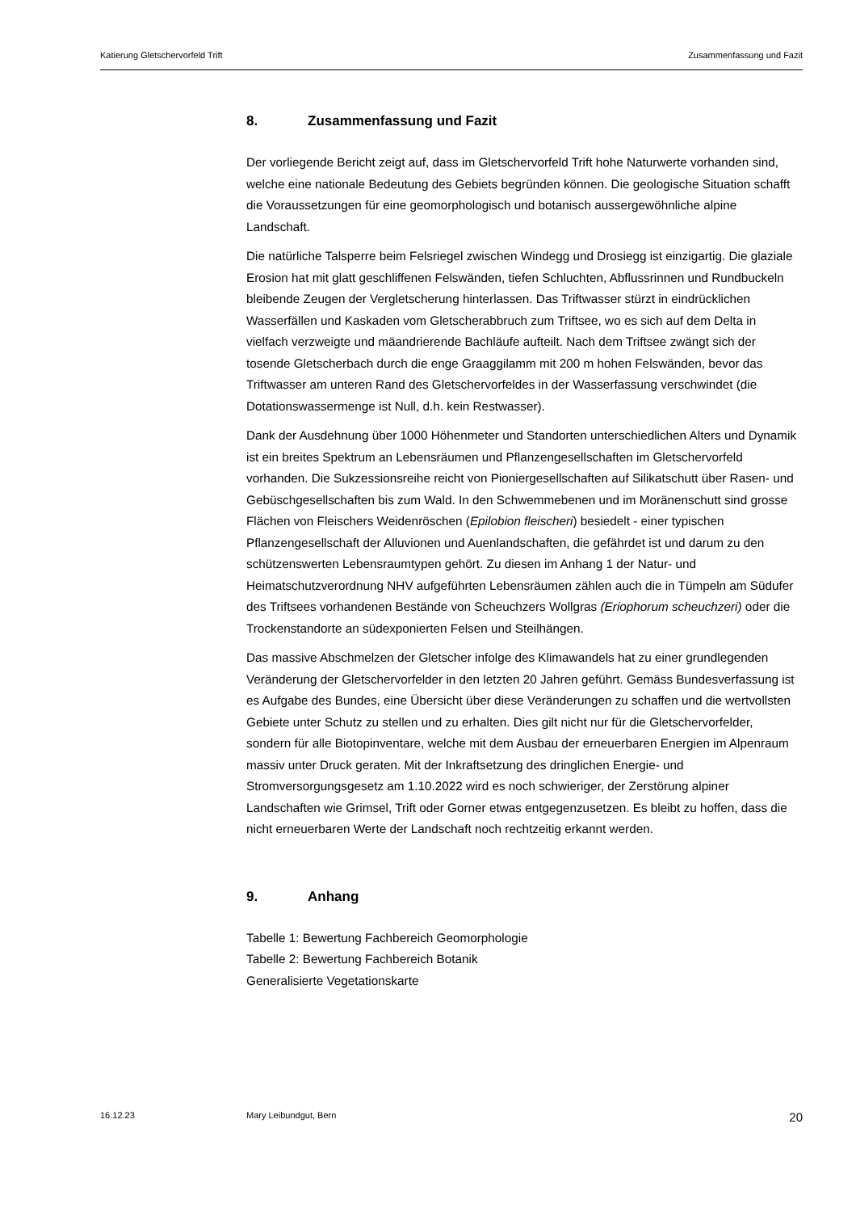Katierung Gletschervorfeld Trift Zusammenfassung und Fazit
8. Zusammenfassung und Fazit
Der vorliegende Bericht zeigt auf, dass im Gletschervorfeld Trift hohe Naturwerte vorhanden sind, welche eine nationale Bedeutung des Gebiets begründen können. Die geologische Situation schafft die Voraussetzungen für eine geomorphologisch und botanisch aussergewöhnliche alpine Landschaft.
Die natürliche Talsperre beim Felsriegel zwischen Windegg und Drosiegg ist einzigartig. Die glaziale Erosion hat mit glatt geschliffenen Felswänden, tiefen Schluchten, Abflussrinnen und Rundbuckeln bleibende Zeugen der Vergletscherung hinterlassen. Das Triftwasser stürzt in eindrücklichen Wasserfällen und Kaskaden vom Gletscherabbruch zum Triftsee, wo es sich auf dem Delta in vielfach verzweigte und mäandrierende Bachläufe aufteilt. Nach dem Triftsee zwängt sich der tosende Gletscherbach durch die enge Graaggilamm mit 200 m hohen Felswänden, bevor das Triftwasser am unteren Rand des Gletschervorfeldes in der Wasserfassung verschwindet (die Dotationswassermenge ist Null, d.h. kein Restwasser).
Dank der Ausdehnung über 1000 Höhenmeter und Standorten unterschiedlichen Alters und Dynamik ist ein breites Spektrum an Lebensräumen und Pflanzengesellschaften im Gletschervorfeld vorhanden. Die Sukzessionsreihe reicht von Pioniergesellschaften auf Silikatschutt über Rasen- und Gebüschgesellschaften bis zum Wald. In den Schwemmebenen und im Moränenschutt sind grosse Flächen von Fleischers Weidenröschen (Epilobion fleischeri) besiedelt - einer typischen Pflanzengesellschaft der Alluvionen und Auenlandschaften, die gefährdet ist und darum zu den schützenswerten Lebensraumtypen gehört. Zu diesen im Anhang 1 der Natur- und Heimatschutzverordnung NHV aufgeführten Lebensräumen zählen auch die in Tümpeln am Südufer des Triftsees vorhandenen Bestände von Scheuchzers Wollgras (Eriophorum scheuchzeri) oder die Trockenstandorte an südexponierten Felsen und Steilhängen.
Das massive Abschmelzen der Gletscher infolge des Klimawandels hat zu einer grundlegenden Veränderung der Gletschervorfelder in den letzten 20 Jahren geführt. Gemäss Bundesverfassung ist es Aufgabe des Bundes, eine Übersicht über diese Veränderungen zu schaffen und die wertvollsten Gebiete unter Schutz zu stellen und zu erhalten. Dies gilt nicht nur für die Gletschervorfelder, sondern für alle Biotopinventare, welche mit dem Ausbau der erneuerbaren Energien im Alpenraum massiv unter Druck geraten. Mit der Inkraftsetzung des dringlichen Energie- und Stromversorgungsgesetz am 1.10.2022 wird es noch schwieriger, der Zerstörung alpiner Landschaften wie Grimsel, Trift oder Gorner etwas entgegenzusetzen. Es bleibt zu hoffen, dass die nicht erneuerbaren Werte der Landschaft noch rechtzeitig erkannt werden.
9. Anhang
Tabelle 1: Bewertung Fachbereich Geomorphologie
Tabelle 2: Bewertung Fachbereich Botanik
Generalisierte Vegetationskarte
16.12.23 Mary Leibundgut, Bern 20